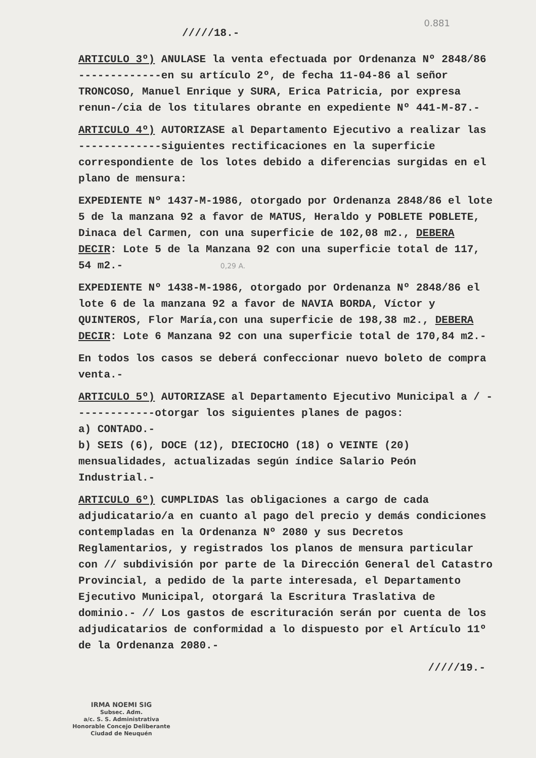0.881
/////18.-
ARTICULO 3º) ANULASE la venta efectuada por Ordenanza Nº 2848/86 -------------en su artículo 2º, de fecha 11-04-86 al señor TRONCOSO, Manuel Enrique y SURA, Erica Patricia, por expresa renun-/cia de los titulares obrante en expediente Nº 441-M-87.-
ARTICULO 4º) AUTORIZASE al Departamento Ejecutivo a realizar las -------------siguientes rectificaciones en la superficie correspondiente de los lotes debido a diferencias surgidas en el plano de mensura:
EXPEDIENTE Nº 1437-M-1986, otorgado por Ordenanza 2848/86 el lote 5 de la manzana 92 a favor de MATUS, Heraldo y POBLETE POBLETE, Dinaca del Carmen, con una superficie de 102,08 m2., DEBERA DECIR: Lote 5 de la Manzana 92 con una superficie total de 117, 54 m2.- 0,29 A.
EXPEDIENTE Nº 1438-M-1986, otorgado por Ordenanza Nº 2848/86 el lote 6 de la manzana 92 a favor de NAVIA BORDA, Víctor y QUINTEROS, Flor María,con una superficie de 198,38 m2., DEBERA DECIR: Lote 6 Manzana 92 con una superficie total de 170,84 m2.-
En todos los casos se deberá confeccionar nuevo boleto de compra venta.-
ARTICULO 5º) AUTORIZASE al Departamento Ejecutivo Municipal a / -------------otorgar los siguientes planes de pagos:
a) CONTADO.-
b) SEIS (6), DOCE (12), DIECIOCHO (18) o VEINTE (20) mensualidades, actualizadas según índice Salario Peón Industrial.-
ARTICULO 6º) CUMPLIDAS las obligaciones a cargo de cada adjudicatario/a en cuanto al pago del precio y demás condiciones contempladas en la Ordenanza Nº 2080 y sus Decretos Reglamentarios, y registrados los planos de mensura particular con // subdivisión por parte de la Dirección General del Catastro Provincial, a pedido de la parte interesada, el Departamento Ejecutivo Municipal, otorgará la Escritura Traslativa de dominio.- // Los gastos de escrituración serán por cuenta de los adjudicatarios de conformidad a lo dispuesto por el Artículo 11º de la Ordenanza 2080.-
/////19.-
IRMA NOEMI SIG
Subsec. Adm.
a/c. S. S. Administrativa
Honorable Concejo Deliberante
Ciudad de Neuquén